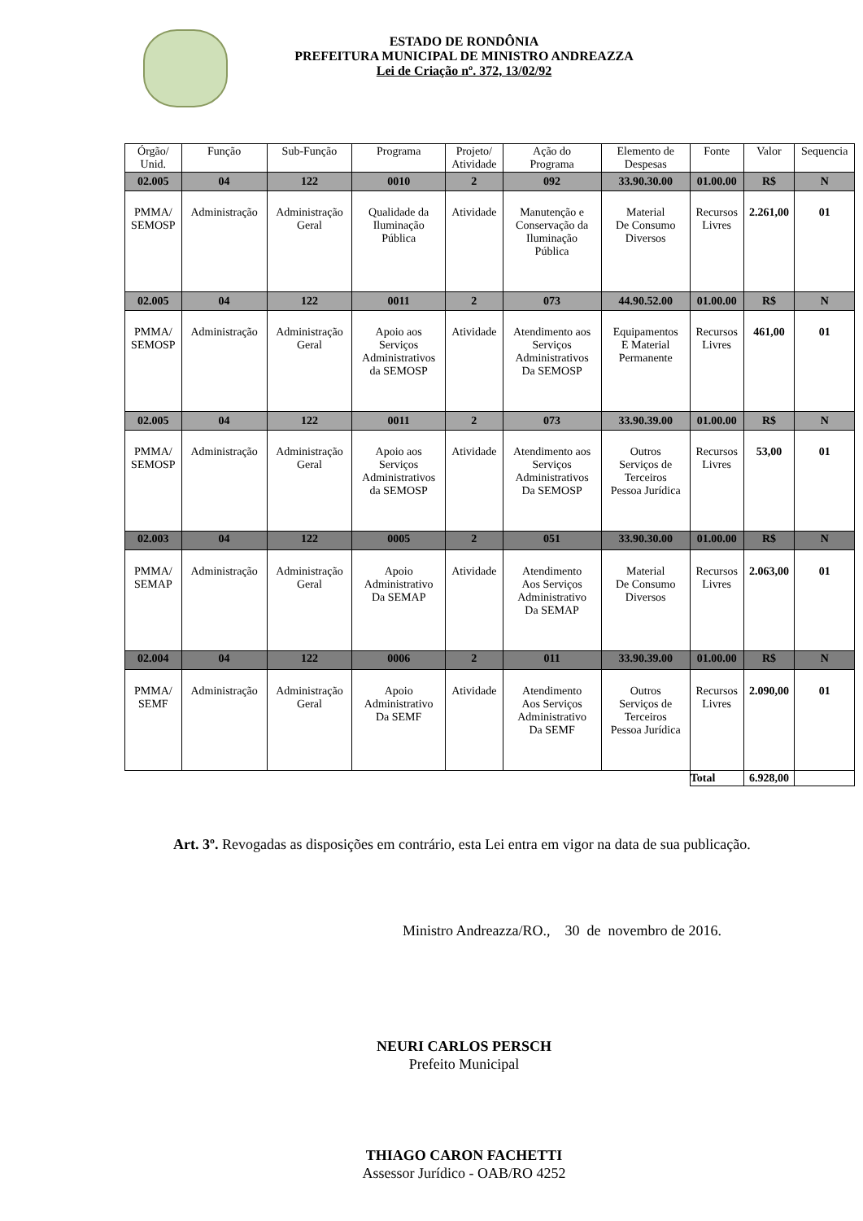ESTADO DE RONDÔNIA
PREFEITURA MUNICIPAL DE MINISTRO ANDREAZZA
Lei de Criação nº. 372, 13/02/92
| Órgão/ Unid. | Função | Sub-Função | Programa | Projeto/ Atividade | Ação do Programa | Elemento de Despesas | Fonte | Valor | Sequencia |
| --- | --- | --- | --- | --- | --- | --- | --- | --- | --- |
| 02.005 | 04 | 122 | 0010 | 2 | 092 | 33.90.30.00 | 01.00.00 | R$ | N |
| PMMA/ SEMOSP | Administração | Administração Geral | Qualidade da Iluminação Pública | Atividade | Manutenção e Conservação da Iluminação Pública | Material De Consumo Diversos | Recursos Livres | 2.261,00 | 01 |
| 02.005 | 04 | 122 | 0011 | 2 | 073 | 44.90.52.00 | 01.00.00 | R$ | N |
| PMMA/ SEMOSP | Administração | Administração Geral | Apoio aos Serviços Administrativos da SEMOSP | Atividade | Atendimento aos Serviços Administrativos Da SEMOSP | Equipamentos E Material Permanente | Recursos Livres | 461,00 | 01 |
| 02.005 | 04 | 122 | 0011 | 2 | 073 | 33.90.39.00 | 01.00.00 | R$ | N |
| PMMA/ SEMOSP | Administração | Administração Geral | Apoio aos Serviços Administrativos da SEMOSP | Atividade | Atendimento aos Serviços Administrativos Da SEMOSP | Outros Serviços de Terceiros Pessoa Jurídica | Recursos Livres | 53,00 | 01 |
| 02.003 | 04 | 122 | 0005 | 2 | 051 | 33.90.30.00 | 01.00.00 | R$ | N |
| PMMA/ SEMAP | Administração | Administração Geral | Apoio Administrativo Da SEMAP | Atividade | Atendimento Aos Serviços Administrativo Da SEMAP | Material De Consumo Diversos | Recursos Livres | 2.063,00 | 01 |
| 02.004 | 04 | 122 | 0006 | 2 | 011 | 33.90.39.00 | 01.00.00 | R$ | N |
| PMMA/ SEMF | Administração | Administração Geral | Apoio Administrativo Da SEMF | Atividade | Atendimento Aos Serviços Administrativo Da SEMF | Outros Serviços de Terceiros Pessoa Jurídica | Recursos Livres | 2.090,00 | 01 |
| | | | | | | | Total | 6.928,00 | |
Art. 3º. Revogadas as disposições em contrário, esta Lei entra em vigor na data de sua publicação.
Ministro Andreazza/RO., 30 de novembro de 2016.
NEURI CARLOS PERSCH
Prefeito Municipal
THIAGO CARON FACHETTI
Assessor Jurídico - OAB/RO 4252